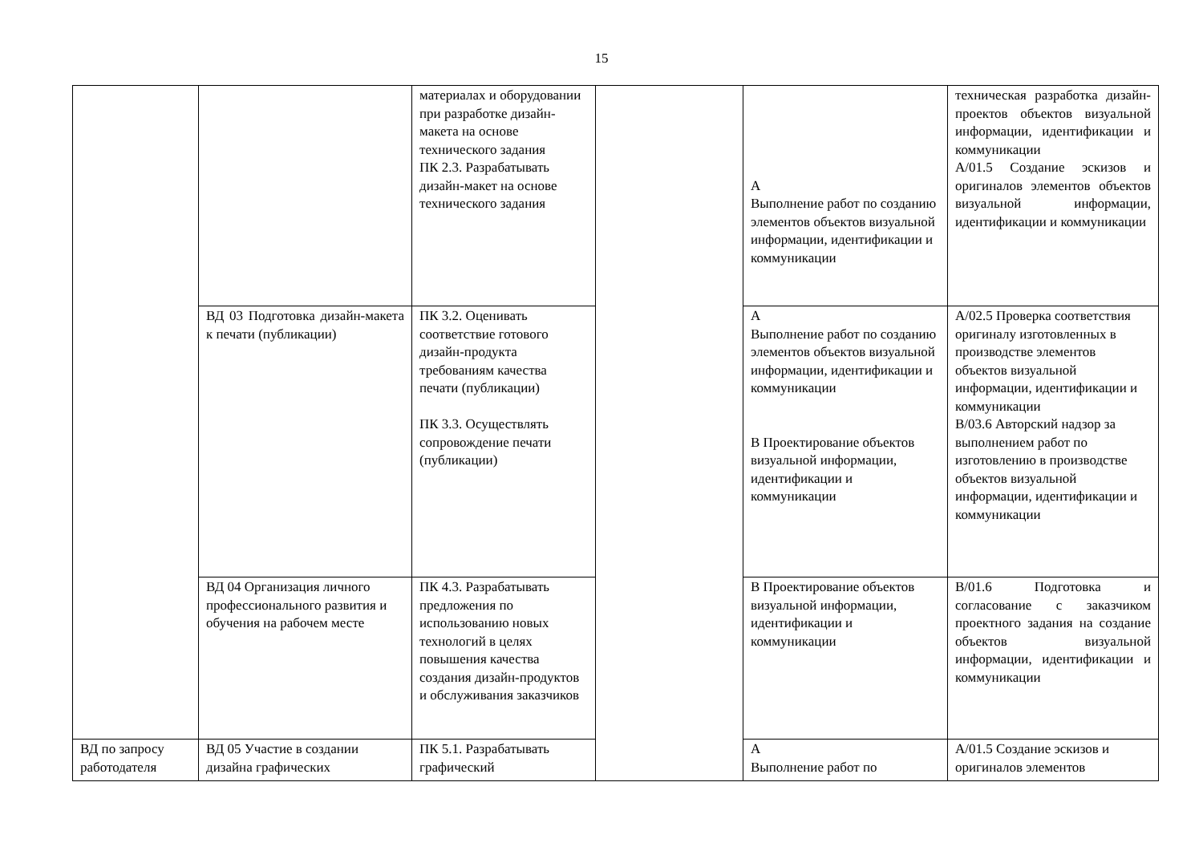15
| | | материалах и оборудовании при разработке дизайн-макета на основе технического задания ПК 2.3. Разрабатывать дизайн-макет на основе технического задания | | А Выполнение работ по созданию элементов объектов визуальной информации, идентификации и коммуникации | техническая разработка дизайн- проектов объектов визуальной информации, идентификации и коммуникации А/01.5 Создание эскизов и оригиналов элементов объектов визуальной информации, идентификации и коммуникации |
| | ВД 03 Подготовка дизайн-макета к печати (публикации) | ПК 3.2. Оценивать соответствие готового дизайн-продукта требованиям качества печати (публикации) ПК 3.3. Осуществлять сопровождение печати (публикации) | | А Выполнение работ по созданию элементов объектов визуальной информации, идентификации и коммуникации В Проектирование объектов визуальной информации, идентификации и коммуникации | А/02.5 Проверка соответствия оригиналу изготовленных в производстве элементов объектов визуальной информации, идентификации и коммуникации В/03.6 Авторский надзор за выполнением работ по изготовлению в производстве объектов визуальной информации, идентификации и коммуникации |
| | ВД 04 Организация личного профессионального развития и обучения на рабочем месте | ПК 4.3. Разрабатывать предложения по использованию новых технологий в целях повышения качества создания дизайн-продуктов и обслуживания заказчиков | | В Проектирование объектов визуальной информации, идентификации и коммуникации | В/01.6 Подготовка и согласование с заказчиком проектного задания на создание объектов визуальной информации, идентификации и коммуникации |
| ВД по запросу работодателя | ВД 05 Участие в создании дизайна графических | ПК 5.1. Разрабатывать графический | | А Выполнение работ по | А/01.5 Создание эскизов и оригиналов элементов |